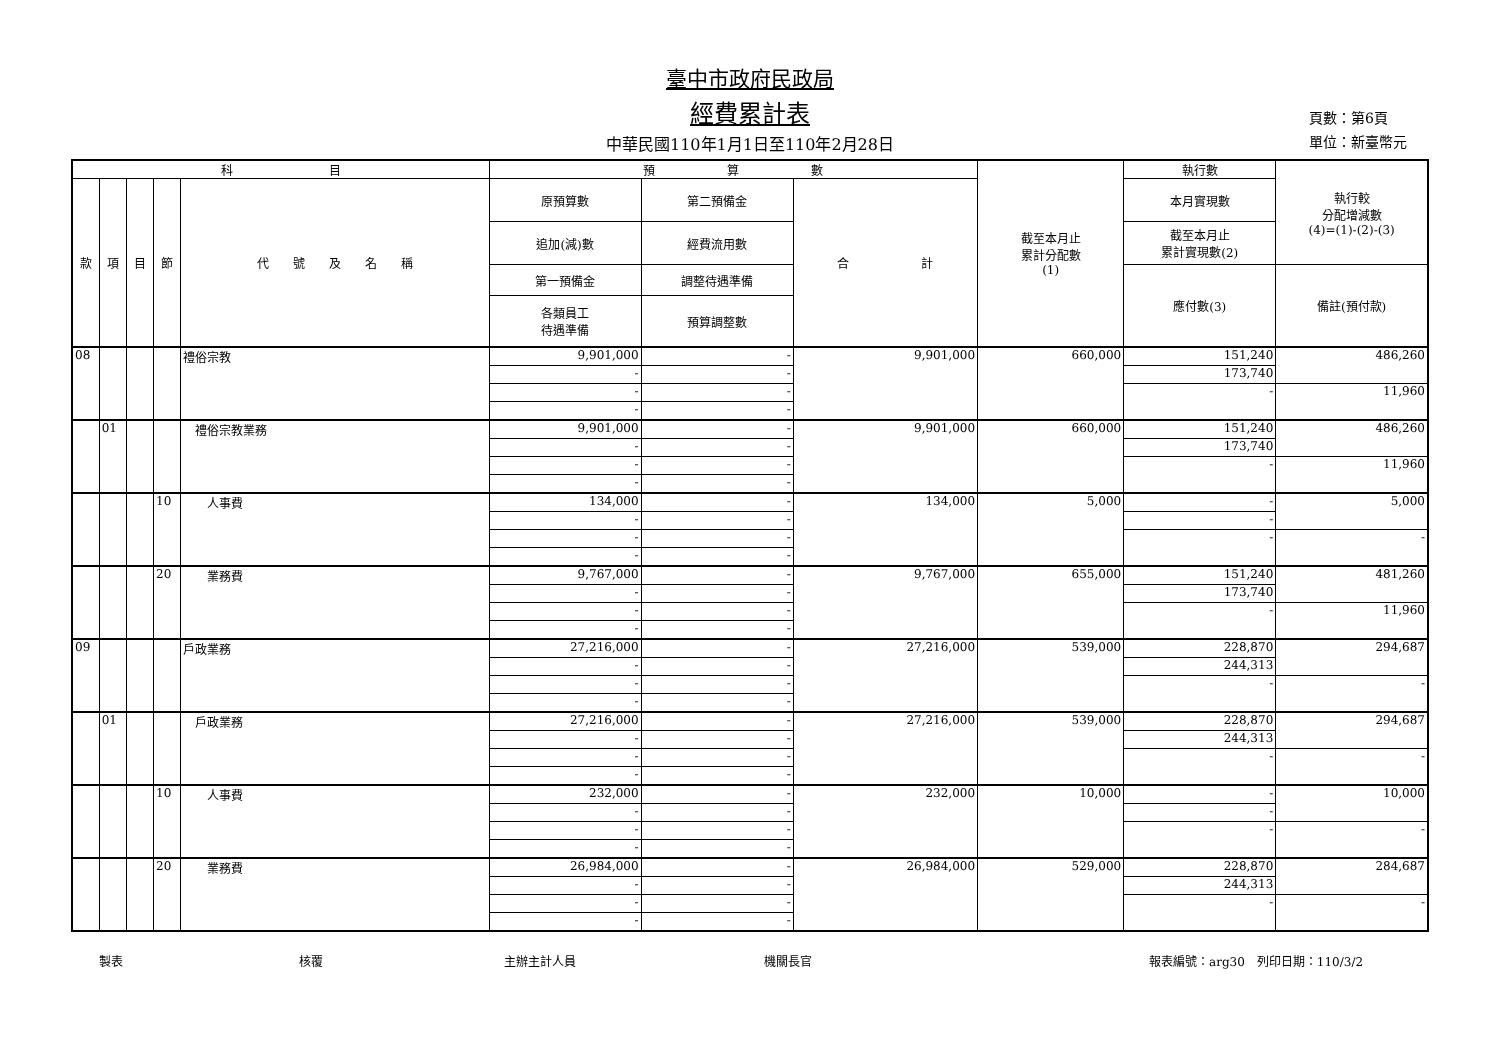臺中市政府民政局
經費累計表
中華民國110年1月1日至110年2月28日
頁數：第6頁
單位：新臺幣元
| 科 目 | | | | | 預 算 數 | | | 截至本月止 累計分配數 (1) | 執行數 | 執行較 分配增減數 (4)=(1)-(2)-(3) |
| --- | --- | --- | --- | --- | --- | --- | --- | --- | --- | --- |
| 款 | 項 | 目 | 節 | 代 號 及 名 稱 | 原預算數 | 第二預備金 | 合 計 | | 本月實現數 | |
| | | | | | 追加(減)數 | 經費流用數 | | | 截至本月止 累計實現數(2) | |
| | | | | | 第一預備金 | 調整待遇準備 | | | 應付數(3) | 備註(預付款) |
| | | | | | 各類員工 待遇準備 | 預算調整數 | | | | |
| 08 | | | | 禮俗宗教 | 9,901,000 | - | 9,901,000 | 660,000 | 151,240 | 486,260 |
| | | | | | - | - | | | 173,740 | |
| | | | | | - | - | | | - | 11,960 |
| | | | | | - | - | | | | |
| | 01 | | | 禮俗宗教業務 | 9,901,000 | - | 9,901,000 | 660,000 | 151,240 | 486,260 |
| | | | | | - | - | | | 173,740 | |
| | | | | | - | - | | | - | 11,960 |
| | | | | | - | - | | | | |
| | | | 10 | 人事費 | 134,000 | - | 134,000 | 5,000 | - | 5,000 |
| | | | | | - | - | | | - | |
| | | | | | - | - | | | - | - |
| | | | | | - | - | | | | |
| | | | 20 | 業務費 | 9,767,000 | - | 9,767,000 | 655,000 | 151,240 | 481,260 |
| | | | | | - | - | | | 173,740 | |
| | | | | | - | - | | | - | 11,960 |
| | | | | | - | - | | | | |
| 09 | | | | 戶政業務 | 27,216,000 | - | 27,216,000 | 539,000 | 228,870 | 294,687 |
| | | | | | - | - | | | 244,313 | |
| | | | | | - | - | | | - | - |
| | | | | | - | - | | | | |
| | 01 | | | 戶政業務 | 27,216,000 | - | 27,216,000 | 539,000 | 228,870 | 294,687 |
| | | | | | - | - | | | 244,313 | |
| | | | | | - | - | | | - | - |
| | | | | | - | - | | | | |
| | | | 10 | 人事費 | 232,000 | - | 232,000 | 10,000 | - | 10,000 |
| | | | | | - | - | | | - | |
| | | | | | - | - | | | - | - |
| | | | | | - | - | | | | |
| | | | 20 | 業務費 | 26,984,000 | - | 26,984,000 | 529,000 | 228,870 | 284,687 |
| | | | | | - | - | | | 244,313 | |
| | | | | | - | - | | | - | - |
| | | | | | - | - | | | | |
製表 核覆 主辦主計人員 機關長官 報表編號：arg30　列印日期：110/3/2